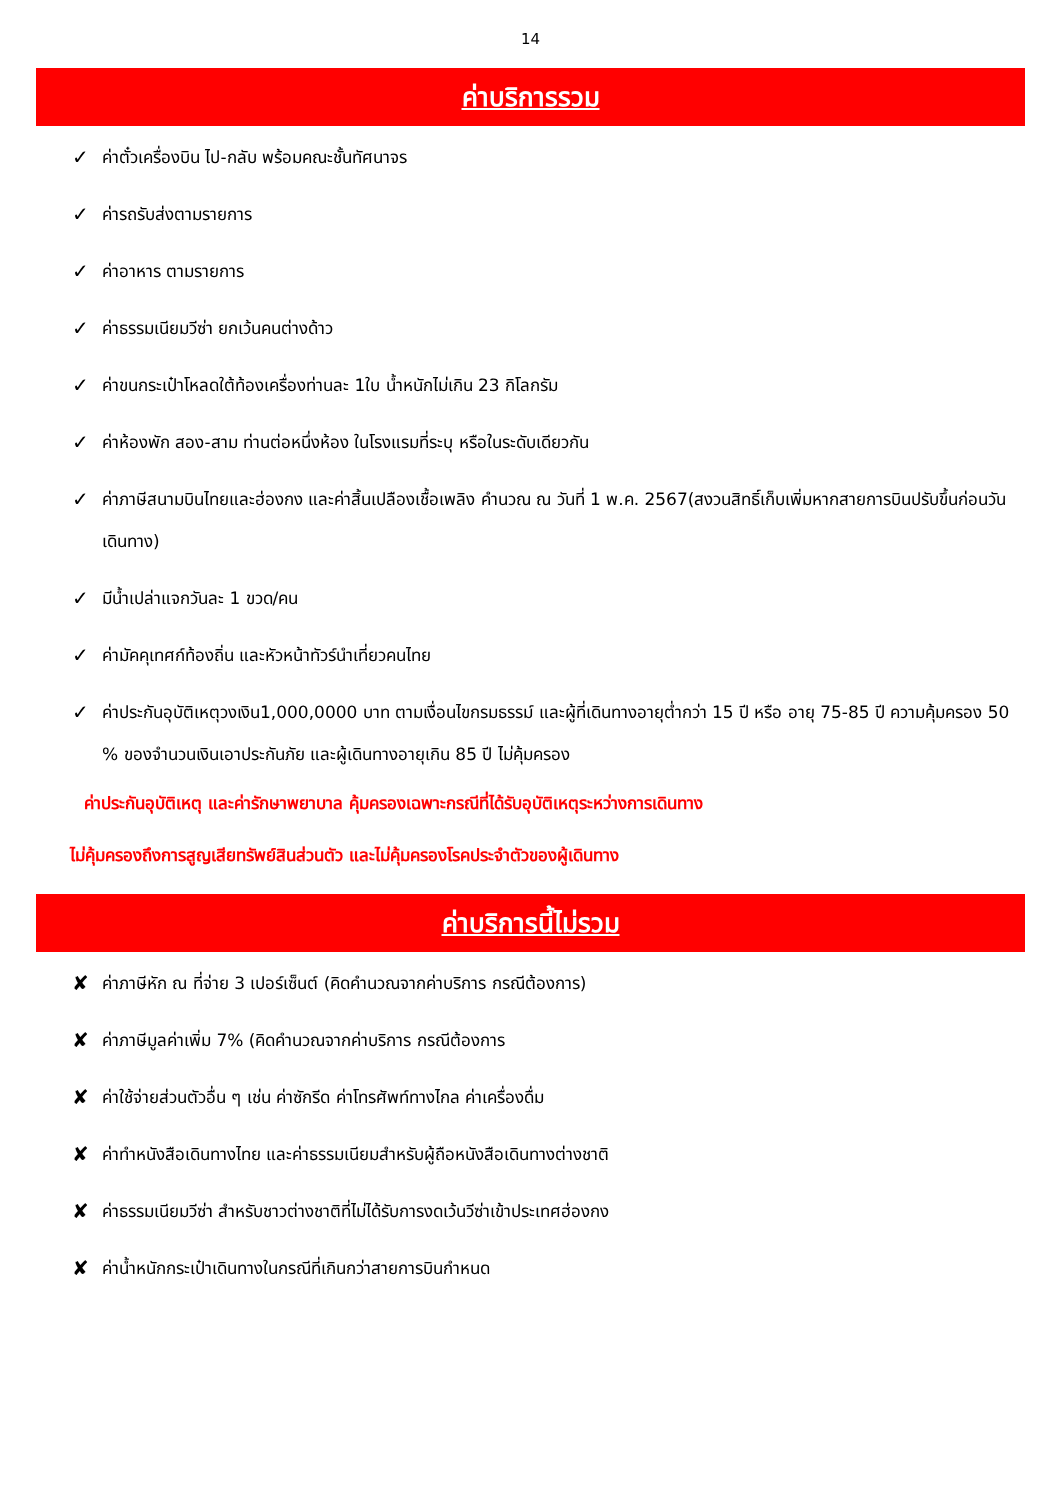14
ค่าบริการรวม
✓ ค่าตั๋วเครื่องบิน ไป-กลับ พร้อมคณะชั้นทัศนาจร
✓ ค่ารถรับส่งตามรายการ
✓ ค่าอาหาร ตามรายการ
✓ ค่าธรรมเนียมวีซ่า ยกเว้นคนต่างด้าว
✓ ค่าขนกระเป๋าโหลดใต้ท้องเครื่องท่านละ 1ใบ น้ำหนักไม่เกิน 23 กิโลกรัม
✓ ค่าห้องพัก สอง-สาม ท่านต่อหนึ่งห้อง ในโรงแรมที่ระบุ หรือในระดับเดียวกัน
✓ ค่าภาษีสนามบินไทยและฮ่องกง และค่าสิ้นเปลืองเชื้อเพลิง คำนวณ ณ วันที่ 1 พ.ค. 2567(สงวนสิทธิ์เก็บเพิ่มหากสายการบินปรับขึ้นก่อนวันเดินทาง)
✓ มีน้ำเปล่าแจกวันละ 1 ขวด/คน
✓ ค่ามัคคุเทศก์ท้องถิ่น และหัวหน้าทัวร์นำเที่ยวคนไทย
✓ ค่าประกันอุบัติเหตุวงเงิน1,000,0000 บาท ตามเงื่อนไขกรมธรรม์ และผู้ที่เดินทางอายุต่ำกว่า 15 ปี หรือ อายุ 75-85 ปี ความคุ้มครอง 50 % ของจำนวนเงินเอาประกันภัย และผู้เดินทางอายุเกิน 85 ปี ไม่คุ้มครอง
ค่าประกันอุบัติเหตุ และค่ารักษาพยาบาล คุ้มครองเฉพาะกรณีที่ได้รับอุบัติเหตุระหว่างการเดินทาง
ไม่คุ้มครองถึงการสูญเสียทรัพย์สินส่วนตัว และไม่คุ้มครองโรคประจำตัวของผู้เดินทาง
ค่าบริการนี้ไม่รวม
✘ ค่าภาษีหัก ณ ที่จ่าย 3 เปอร์เซ็นต์ (คิดคำนวณจากค่าบริการ กรณีต้องการ)
✘ ค่าภาษีมูลค่าเพิ่ม 7% (คิดคำนวณจากค่าบริการ กรณีต้องการ
✘ ค่าใช้จ่ายส่วนตัวอื่น ๆ เช่น ค่าซักรีด ค่าโทรศัพท์ทางไกล ค่าเครื่องดื่ม
✘ ค่าทำหนังสือเดินทางไทย และค่าธรรมเนียมสำหรับผู้ถือหนังสือเดินทางต่างชาติ
✘ ค่าธรรมเนียมวีซ่า สำหรับชาวต่างชาติที่ไม่ได้รับการงดเว้นวีซ่าเข้าประเทศฮ่องกง
✘ ค่าน้ำหนักกระเป๋าเดินทางในกรณีที่เกินกว่าสายการบินกำหนด